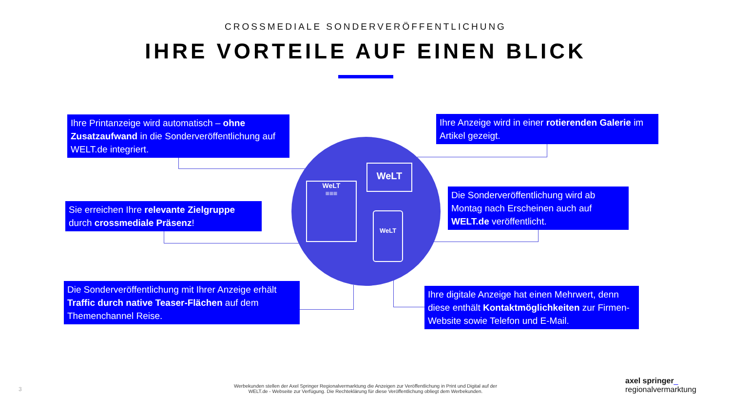CROSSMEDIALE SONDERVERÖFFENTLICHUNG
IHRE VORTEILE AUF EINEN BLICK
WeLT
≡≡≡
WeLT
WeLT
Ihre Printanzeige wird automatisch – ohne Zusatzaufwand in die Sonderveröffentlichung auf WELT.de integriert.
Ihre Anzeige wird in einer rotierenden Galerie im Artikel gezeigt.
Sie erreichen Ihre relevante Zielgruppe durch crossmediale Präsenz!
Die Sonderveröffentlichung wird ab Montag nach Erscheinen auch auf WELT.de veröffentlicht.
Die Sonderveröffentlichung mit Ihrer Anzeige erhält Traffic durch native Teaser-Flächen auf dem Themenchannel Reise.
Ihre digitale Anzeige hat einen Mehrwert, denn diese enthält Kontaktmöglichkeiten zur Firmen-Website sowie Telefon und E-Mail.
3
Werbekunden stellen der Axel Springer Regionalvermarktung die Anzeigen zur Veröffentlichung in Print und Digital auf der WELT.de - Webseite zur Verfügung. Die Rechteklärung für diese Veröffentlichung obliegt dem Werbekunden.
axel springer_
regionalvermarktung